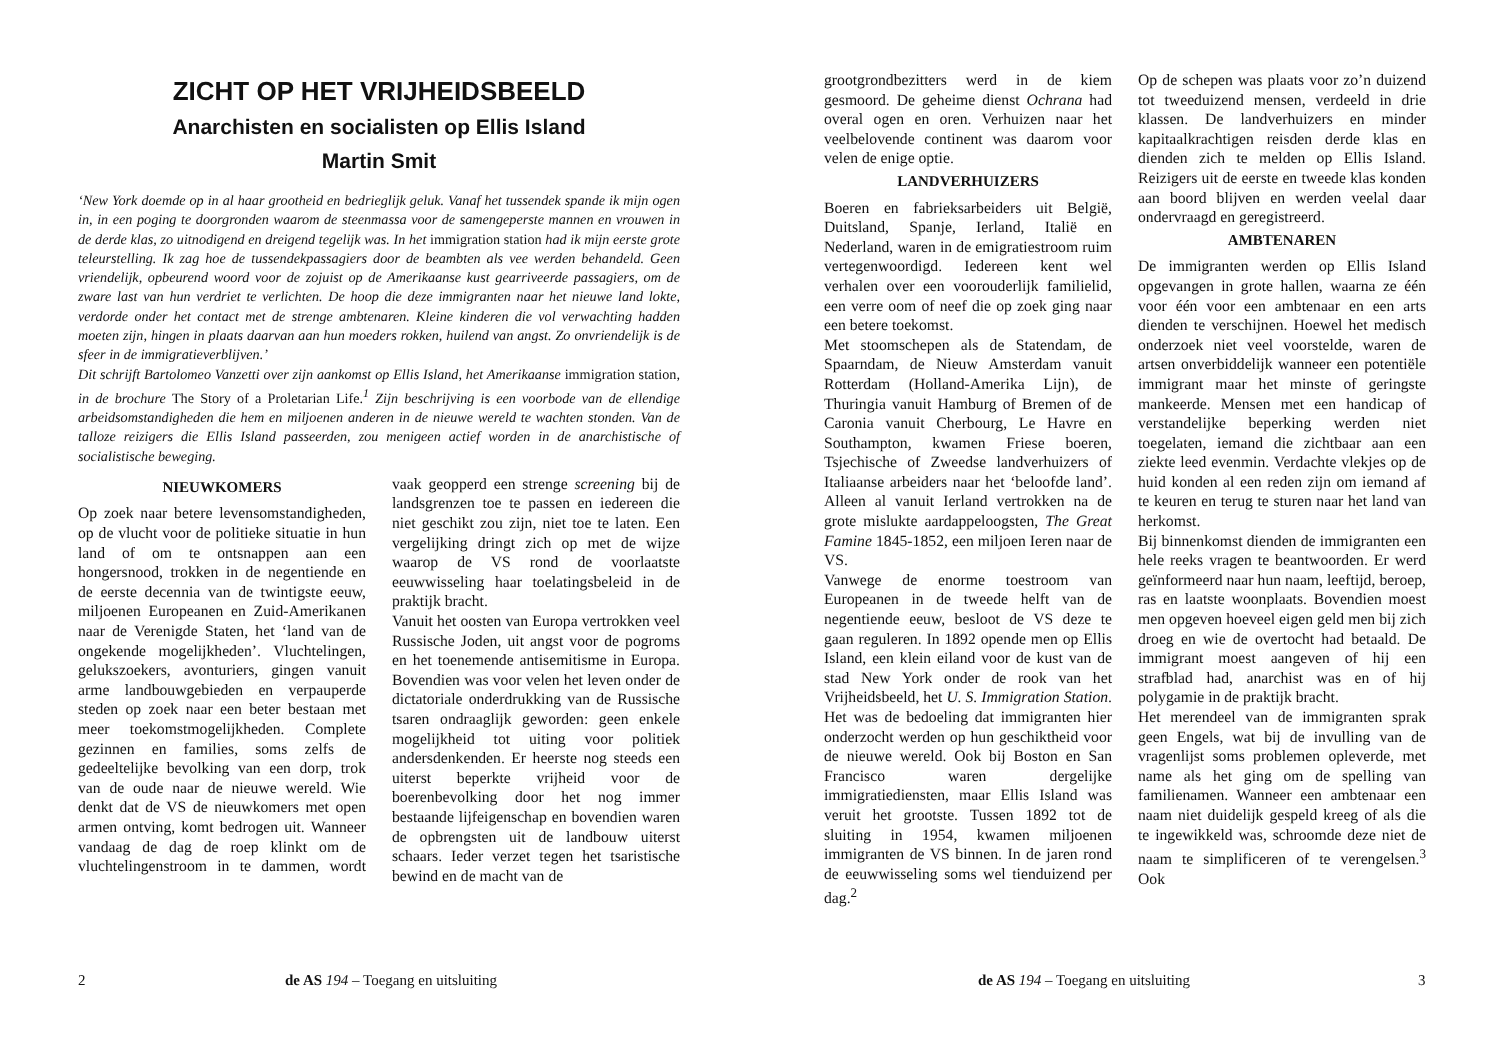ZICHT OP HET VRIJHEIDSBEELD
Anarchisten en socialisten op Ellis Island
Martin Smit
‘New York doemde op in al haar grootheid en bedrieglijk geluk. Vanaf het tussendek spande ik mijn ogen in, in een poging te doorgronden waarom de steenmassa voor de samengeperste mannen en vrouwen in de derde klas, zo uitnodigend en dreigend tegelijk was. In het immigration station had ik mijn eerste grote teleurstelling. Ik zag hoe de tussendekpassagiers door de beambten als vee werden behandeld. Geen vriendelijk, opbeurend woord voor de zojuist op de Amerikaanse kust gearriveerde passagiers, om de zware last van hun verdriet te verlichten. De hoop die deze immigranten naar het nieuwe land lokte, verdorde onder het contact met de strenge ambtenaren. Kleine kinderen die vol verwachting hadden moeten zijn, hingen in plaats daarvan aan hun moeders rokken, huilend van angst. Zo onvriendelijk is de sfeer in de immigratieverblijven.’
Dit schrijft Bartolomeo Vanzetti over zijn aankomst op Ellis Island, het Amerikaanse immigration station, in de brochure The Story of a Proletarian Life.<sup>1</sup> Zijn beschrijving is een voorbode van de ellendige arbeidsomstandigheden die hem en miljoenen anderen in de nieuwe wereld te wachten stonden. Van de talloze reizigers die Ellis Island passeerden, zou menigeen actief worden in de anarchistische of socialistische beweging.
NIEUWKOMERS
Op zoek naar betere levensomstandigheden, op de vlucht voor de politieke situatie in hun land of om te ontsnappen aan een hongersnood, trokken in de negentiende en de eerste decennia van de twintigste eeuw, miljoenen Europeanen en Zuid-Amerikanen naar de Verenigde Staten, het ‘land van de ongekende mogelijkheden’. Vluchtelingen, gelukszoekers, avonturiers, gingen vanuit arme landbouwgebieden en verpauperde steden op zoek naar een beter bestaan met meer toekomstmogelijkheden. Complete gezinnen en families, soms zelfs de gedeeltelijke bevolking van een dorp, trok van de oude naar de nieuwe wereld. Wie denkt dat de VS de nieuwkomers met open armen ontving, komt bedrogen uit. Wanneer vandaag de dag de roep klinkt om de vluchtelingenstroom in te dammen, wordt vaak geopperd een strenge screening bij de landsgrenzen toe te passen en iedereen die niet geschikt zou zijn, niet toe te laten. Een vergelijking dringt zich op met de wijze waarop de VS rond de voorlaatste eeuwwisseling haar toelatingsbeleid in de praktijk bracht.
Vanuit het oosten van Europa vertrokken veel Russische Joden, uit angst voor de pogroms en het toenemende antisemitisme in Europa. Bovendien was voor velen het leven onder de dictatoriale onderdrukking van de Russische tsaren ondraaglijk geworden: geen enkele mogelijkheid tot uiting voor politiek andersdenkenden. Er heerste nog steeds een uiterst beperkte vrijheid voor de boerenbevolking door het nog immer bestaande lijfeigenschap en bovendien waren de opbrengsten uit de landbouw uiterst schaars. Ieder verzet tegen het tsaristische bewind en de macht van de
2
de AS 194 – Toegang en uitsluiting
grootgrondbezitters werd in de kiem gesmoord. De geheime dienst Ochrana had overal ogen en oren. Verhuizen naar het veelbelovende continent was daarom voor velen de enige optie.
LANDVERHUIZERS
Boeren en fabrieksarbeiders uit België, Duitsland, Spanje, Ierland, Italië en Nederland, waren in de emigratiestroom ruim vertegenwoordigd. Iedereen kent wel verhalen over een voorouderlijk familielid, een verre oom of neef die op zoek ging naar een betere toekomst.
Met stoomschepen als de Statendam, de Spaarndam, de Nieuw Amsterdam vanuit Rotterdam (Holland-Amerika Lijn), de Thuringia vanuit Hamburg of Bremen of de Caronia vanuit Cherbourg, Le Havre en Southampton, kwamen Friese boeren, Tsjechische of Zweedse landverhuizers of Italiaanse arbeiders naar het ‘beloofde land’. Alleen al vanuit Ierland vertrokken na de grote mislukte aardappeloogsten, The Great Famine 1845-1852, een miljoen Ieren naar de VS.
Vanwege de enorme toestroom van Europeanen in de tweede helft van de negentiende eeuw, besloot de VS deze te gaan reguleren. In 1892 opende men op Ellis Island, een klein eiland voor de kust van de stad New York onder de rook van het Vrijheidsbeeld, het U. S. Immigration Station. Het was de bedoeling dat immigranten hier onderzocht werden op hun geschiktheid voor de nieuwe wereld. Ook bij Boston en San Francisco waren dergelijke immigratiediensten, maar Ellis Island was veruit het grootste. Tussen 1892 tot de sluiting in 1954, kwamen miljoenen immigranten de VS binnen. In de jaren rond de eeuwwisseling soms wel tienduizend per dag.<sup>2</sup>
Op de schepen was plaats voor zo’n duizend tot tweeduizend mensen, verdeeld in drie klassen. De landverhuizers en minder kapitaalkrachtigen reisden derde klas en dienden zich te melden op Ellis Island. Reizigers uit de eerste en tweede klas konden aan boord blijven en werden veelal daar ondervraagd en geregistreerd.
AMBTENAREN
De immigranten werden op Ellis Island opgevangen in grote hallen, waarna ze één voor één voor een ambtenaar en een arts dienden te verschijnen. Hoewel het medisch onderzoek niet veel voorstelde, waren de artsen onverbiddelijk wanneer een potentiële immigrant maar het minste of geringste mankeerde. Mensen met een handicap of verstandelijke beperking werden niet toegelaten, iemand die zichtbaar aan een ziekte leed evenmin. Verdachte vlekjes op de huid konden al een reden zijn om iemand af te keuren en terug te sturen naar het land van herkomst.
Bij binnenkomst dienden de immigranten een hele reeks vragen te beantwoorden. Er werd geïnformeerd naar hun naam, leeftijd, beroep, ras en laatste woonplaats. Bovendien moest men opgeven hoeveel eigen geld men bij zich droeg en wie de overtocht had betaald. De immigrant moest aangeven of hij een strafblad had, anarchist was en of hij polygamie in de praktijk bracht.
Het merendeel van de immigranten sprak geen Engels, wat bij de invulling van de vragenlijst soms problemen opleverde, met name als het ging om de spelling van familienamen. Wanneer een ambtenaar een naam niet duidelijk gespeld kreeg of als die te ingewikkeld was, schroomde deze niet de naam te simplificeren of te verengelsen.<sup>3</sup> Ook
de AS 194 – Toegang en uitsluiting
3